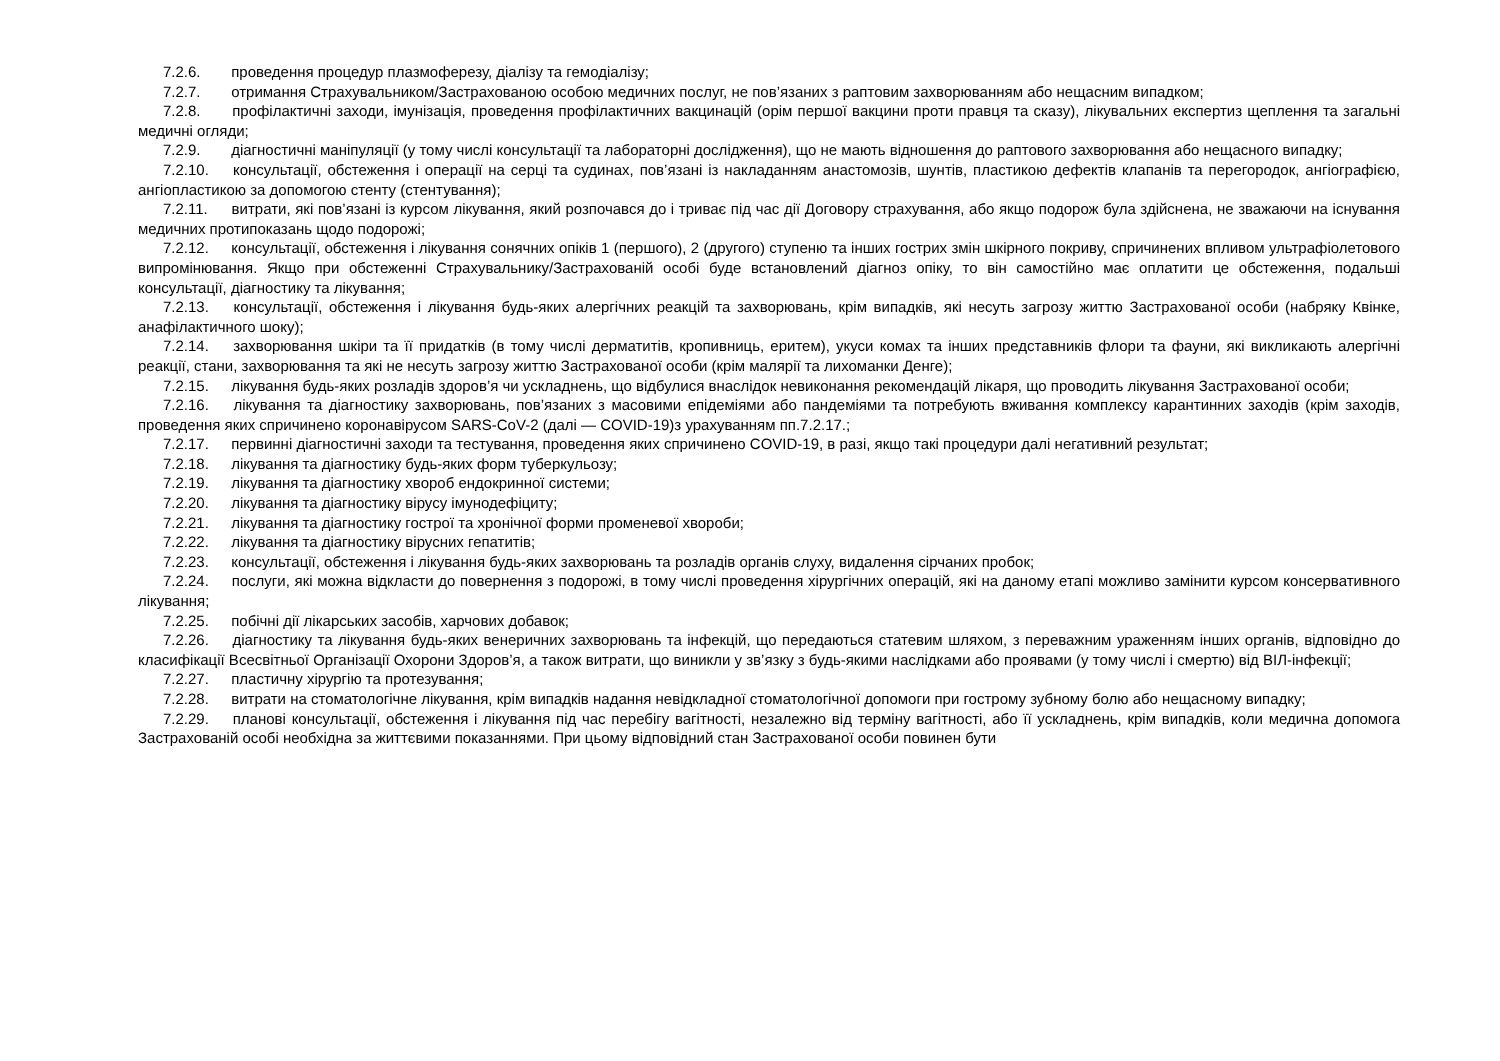7.2.6. проведення процедур плазмоферезу, діалізу та гемодіалізу;
7.2.7. отримання Страхувальником/Застрахованою особою медичних послуг, не пов’язаних з раптовим захворюванням або нещасним випадком;
7.2.8. профілактичні заходи, імунізація, проведення профілактичних вакцинацій (орім першої вакцини проти правця та сказу), лікувальних експертиз щеплення та загальні медичні огляди;
7.2.9. діагностичні маніпуляції (у тому числі консультації та лабораторні дослідження), що не мають відношення до раптового захворювання або нещасного випадку;
7.2.10. консультації, обстеження і операції на серці та судинах, пов’язані із накладанням анастомозів, шунтів, пластикою дефектів клапанів та перегородок, ангіографією, ангіопластикою за допомогою стенту (стентування);
7.2.11. витрати, які пов’язані із курсом лікування, який розпочався до і триває під час дії Договору страхування, або якщо подорож була здійснена, не зважаючи на існування медичних протипоказань щодо подорожі;
7.2.12. консультації, обстеження і лікування сонячних опіків 1 (першого), 2 (другого) ступеню та інших гострих змін шкірного покриву, спричинених впливом ультрафіолетового випромінювання. Якщо при обстеженні Страхувальнику/Застрахованій особі буде встановлений діагноз опіку, то він самостійно має оплатити це обстеження, подальші консультації, діагностику та лікування;
7.2.13. консультації, обстеження і лікування будь-яких алергічних реакцій та захворювань, крім випадків, які несуть загрозу життю Застрахованої особи (набряку Квінке, анафілактичного шоку);
7.2.14. захворювання шкіри та її придатків (в тому числі дерматитів, кропивниць, еритем), укуси комах та інших представників флори та фауни, які викликають алергічні реакції, стани, захворювання та які не несуть загрозу життю Застрахованої особи (крім малярії та лихоманки Денге);
7.2.15. лікування будь-яких розладів здоров’я чи ускладнень, що відбулися внаслідок невиконання рекомендацій лікаря, що проводить лікування Застрахованої особи;
7.2.16. лікування та діагностику захворювань, пов’язаних з масовими епідеміями або пандеміями та потребують вживання комплексу карантинних заходів (крім заходів, проведення яких спричинено коронавірусом SARS-CoV-2 (далі — COVID-19)з урахуванням пп.7.2.17.;
7.2.17. первинні діагностичні заходи та тестування, проведення яких спричинено COVID-19, в разі, якщо такі процедури далі негативний результат;
7.2.18. лікування та діагностику будь-яких форм туберкульозу;
7.2.19. лікування та діагностику хвороб ендокринної системи;
7.2.20. лікування та діагностику вірусу імунодефіциту;
7.2.21. лікування та діагностику гострої та хронічної форми променевої хвороби;
7.2.22. лікування та діагностику вірусних гепатитів;
7.2.23. консультації, обстеження і лікування будь-яких захворювань та розладів органів слуху, видалення сірчаних пробок;
7.2.24. послуги, які можна відкласти до повернення з подорожі, в тому числі проведення хірургічних операцій, які на даному етапі можливо замінити курсом консервативного лікування;
7.2.25. побічні дії лікарських засобів, харчових добавок;
7.2.26. діагностику та лікування будь-яких венеричних захворювань та інфекцій, що передаються статевим шляхом, з переважним ураженням інших органів, відповідно до класифікації Всесвітньої Організації Охорони Здоров’я, а також витрати, що виникли у зв’язку з будь-якими наслідками або проявами (у тому числі і смертю) від ВІЛ-інфекції;
7.2.27. пластичну хірургію та протезування;
7.2.28. витрати на стоматологічне лікування, крім випадків надання невідкладної стоматологічної допомоги при гострому зубному болю або нещасному випадку;
7.2.29. планові консультації, обстеження і лікування під час перебігу вагітності, незалежно від терміну вагітності, або її ускладнень, крім випадків, коли медична допомога Застрахованій особі необхідна за життєвими показаннями. При цьому відповідний стан Застрахованої особи повинен бути